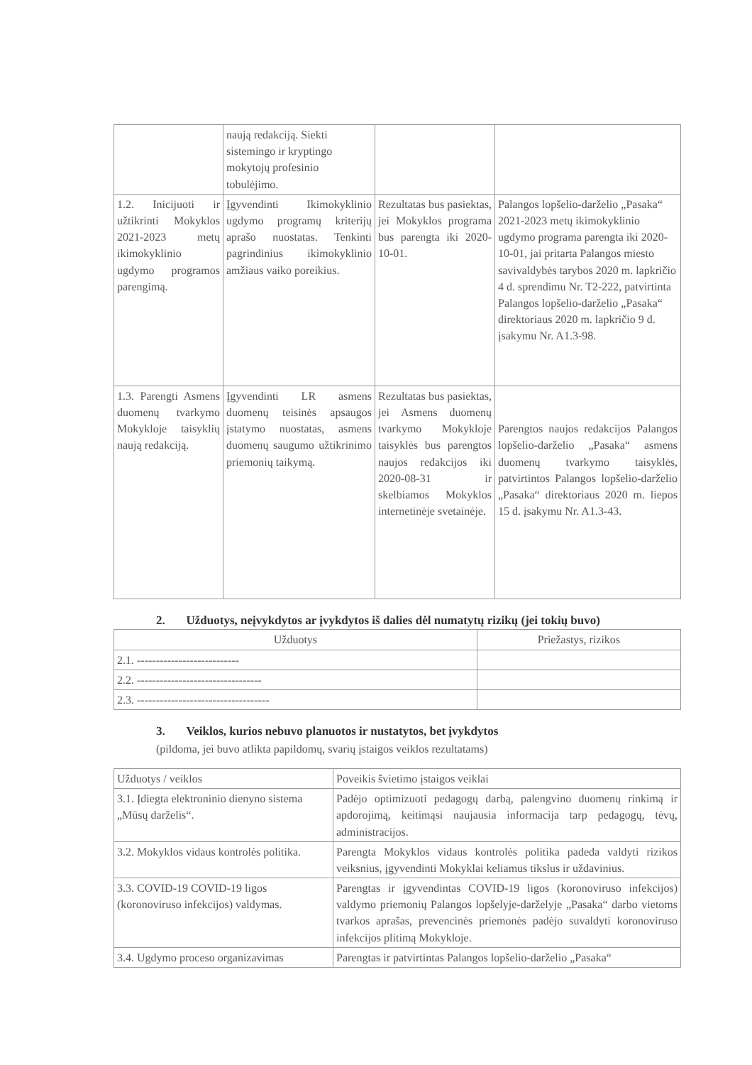| | naują redakciją. Siekti sistemingo ir kryptingo mokytojų profesinio tobulėjimo. | | |
| 1.2. Inicijuoti ir užtikrinti Mokyklos 2021-2023 metų ikimokyklinio ugdymo programos parengimą. | Įgyvendinti Ikimokyklinio ugdymo programų kriterijų aprašo nuostatas. Tenkinti pagrindinius ikimokyklinio amžiaus vaiko poreikius. | Rezultatas bus pasiektas, jei Mokyklos programa bus parengta iki 2020-10-01. | Palangos lopšelio-darželio „Pasaka“ 2021-2023 metų ikimokyklinio ugdymo programa parengta iki 2020-10-01, jai pritarta Palangos miesto savivaldybės tarybos 2020 m. lapkričio 4 d. sprendimu Nr. T2-222, patvirtinta Palangos lopšelio-darželio „Pasaka“ direktoriaus 2020 m. lapkričio 9 d. įsakymu Nr. A1.3-98. |
| 1.3. Parengti Asmens duomenų tvarkymo Mokykloje taisyklių naują redakciją. | Įgyvendinti LR asmens duomenų teisinės apsaugos įstatymo nuostatas, asmens duomenų saugumo užtikrinimo priemonių taikymą. | Rezultatas bus pasiektas, jei Asmens duomenų tvarkymo Mokykloje taisyklės bus parengtos naujos redakcijos iki 2020-08-31 ir skelbiamos Mokyklos internetinėje svetainėje. | Parengtos naujos redakcijos Palangos lopšelio-darželio „Pasaka“ asmens duomenų tvarkymo taisyklės, patvirtintos Palangos lopšelio-darželio „Pasaka“ direktoriaus 2020 m. liepos 15 d. įsakymu Nr. A1.3-43. |
2. Užduotys, neįvykdytos ar įvykdytos iš dalies dėl numatytų rizikų (jei tokių buvo)
| Užduotys | Priežastys, rizikos |
| --- | --- |
| 2.1. --------------------------- | |
| 2.2. --------------------------------- | |
| 2.3. ----------------------------------- | |
3. Veiklos, kurios nebuvo planuotos ir nustatytos, bet įvykdytos
(pildoma, jei buvo atlikta papildomų, svarių įstaigos veiklos rezultatams)
| Užduotys / veiklos | Poveikis švietimo įstaigos veiklai |
| 3.1. Įdiegta elektroninio dienyno sistema „Mūsų darželis“. | Padėjo optimizuoti pedagogų darbą, palengvino duomenų rinkimą ir apdorojimą, keitimąsi naujausia informacija tarp pedagogų, tėvų, administracijos. |
| 3.2. Mokyklos vidaus kontrolės politika. | Parengta Mokyklos vidaus kontrolės politika padeda valdyti rizikos veiksnius, įgyvendinti Mokyklai keliamus tikslus ir uždavinius. |
| 3.3. COVID-19 COVID-19 ligos (koronoviruso infekcijos) valdymas. | Parengtas ir įgyvendintas COVID-19 ligos (koronoviruso infekcijos) valdymo priemonių Palangos lopšelyje-darželyje „Pasaka“ darbo vietoms tvarkos aprašas, prevencinės priemonės padėjo suvaldyti koronoviruso infekcijos plitimą Mokykloje. |
| 3.4. Ugdymo proceso organizavimas | Parengtas ir patvirtintas Palangos lopšelio-darželio „Pasaka“ |